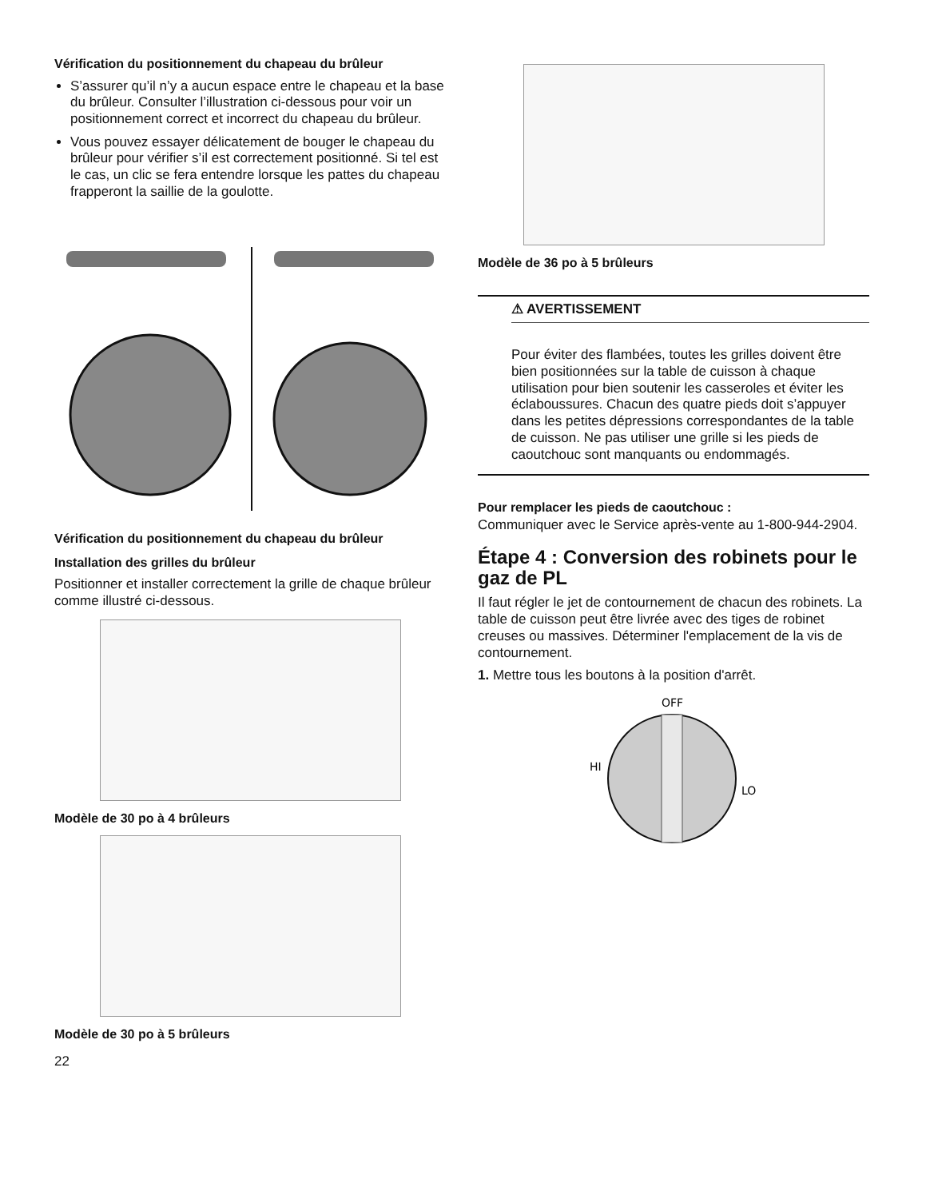Vérification du positionnement du chapeau du brûleur
S’assurer qu’il n’y a aucun espace entre le chapeau et la base du brûleur. Consulter l’illustration ci-dessous pour voir un positionnement correct et incorrect du chapeau du brûleur.
Vous pouvez essayer délicatement de bouger le chapeau du brûleur pour vérifier s’il est correctement positionné. Si tel est le cas, un clic se fera entendre lorsque les pattes du chapeau frapperont la saillie de la goulotte.
Vérification du positionnement du chapeau du brûleur
Installation des grilles du brûleur
Positionner et installer correctement la grille de chaque brûleur comme illustré ci-dessous.
Modèle de 30 po à 4 brûleurs
Modèle de 30 po à 5 brûleurs
22
Modèle de 36 po à 5 brûleurs
⚠ AVERTISSEMENT
Pour éviter des flambées, toutes les grilles doivent être bien positionnées sur la table de cuisson à chaque utilisation pour bien soutenir les casseroles et éviter les éclaboussures. Chacun des quatre pieds doit s’appuyer dans les petites dépressions correspondantes de la table de cuisson. Ne pas utiliser une grille si les pieds de caoutchouc sont manquants ou endommagés.
Pour remplacer les pieds de caoutchouc :
Communiquer avec le Service après-vente au 1-800-944-2904.
Étape 4 : Conversion des robinets pour le gaz de PL
Il faut régler le jet de contournement de chacun des robinets. La table de cuisson peut être livrée avec des tiges de robinet creuses ou massives. Déterminer l'emplacement de la vis de contournement.
1. Mettre tous les boutons à la position d'arrêt.
OFF
HI
LO